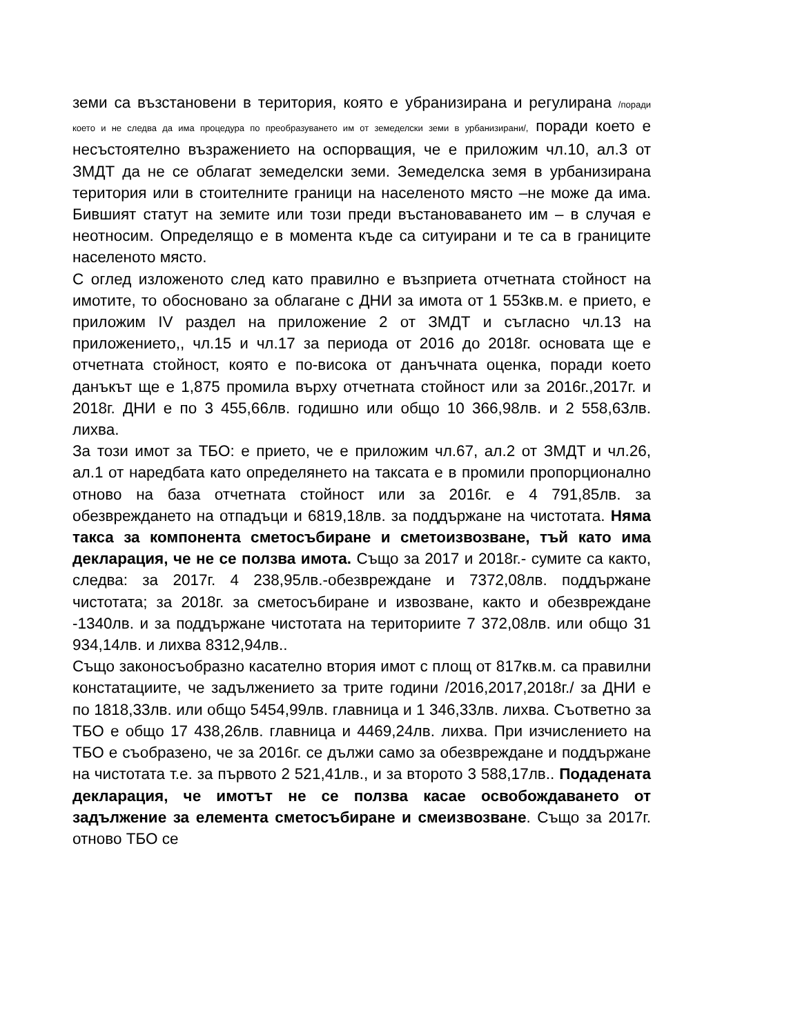земи са възстановени в територия, която е убранизирана и регулирана /поради което и не следва да има процедура по преобразуването им от земеделски земи в урбанизирани/, поради което е несъстоятелно възражението на оспорващия, че е приложим чл.10, ал.3 от ЗМДТ да не се облагат земеделски земи. Земеделска земя в урбанизирана територия или в стоителните граници на населеното място –не може да има. Бившият статут на земите или този преди въстановаването им – в случая е неотносим. Определящо е в момента къде са ситуирани и те са в границите населеното място.
С оглед изложеното след като правилно е възприета отчетната стойност на имотите, то обосновано за облагане с ДНИ за имота от 1 553кв.м. е прието, е приложим IV раздел на приложение 2 от ЗМДТ и съгласно чл.13 на приложението,, чл.15 и чл.17 за периода от 2016 до 2018г. основата ще е отчетната стойност, която е по-висока от данъчната оценка, поради което данъкът ще е 1,875 промила върху отчетната стойност или за 2016г.,2017г. и 2018г. ДНИ е по 3 455,66лв. годишно или общо 10 366,98лв. и 2 558,63лв. лихва.
За този имот за ТБО: е прието, че е приложим чл.67, ал.2 от ЗМДТ и чл.26, ал.1 от наредбата като определянето на таксата е в промили пропорционално отново на база отчетната стойност или за 2016г. е 4 791,85лв. за обезвреждането на отпадъци и 6819,18лв. за поддържане на чистотата. Няма такса за компонента сметосъбиране и сметоизвозване, тъй като има декларация, че не се ползва имота. Също за 2017 и 2018г.- сумите са както, следва: за 2017г. 4 238,95лв.-обезвреждане и 7372,08лв. поддържане чистотата; за 2018г. за сметосъбиране и извозване, както и обезвреждане -1340лв. и за поддържане чистотата на териториите 7 372,08лв. или общо 31 934,14лв. и лихва 8312,94лв..
Също законосъобразно касателно втория имот с площ от 817кв.м. са правилни констатациите, че задължението за трите години /2016,2017,2018г./ за ДНИ е по 1818,33лв. или общо 5454,99лв. главница и 1 346,33лв. лихва. Съответно за ТБО е общо 17 438,26лв. главница и 4469,24лв. лихва. При изчислението на ТБО е съобразено, че за 2016г. се дължи само за обезвреждане и поддържане на чистотата т.е. за първото 2 521,41лв., и за второто 3 588,17лв.. Подадената декларация, че имотът не се ползва касае освобождаването от задължение за елемента сметосъбиране и смеизвозване. Също за 2017г. отново ТБО се